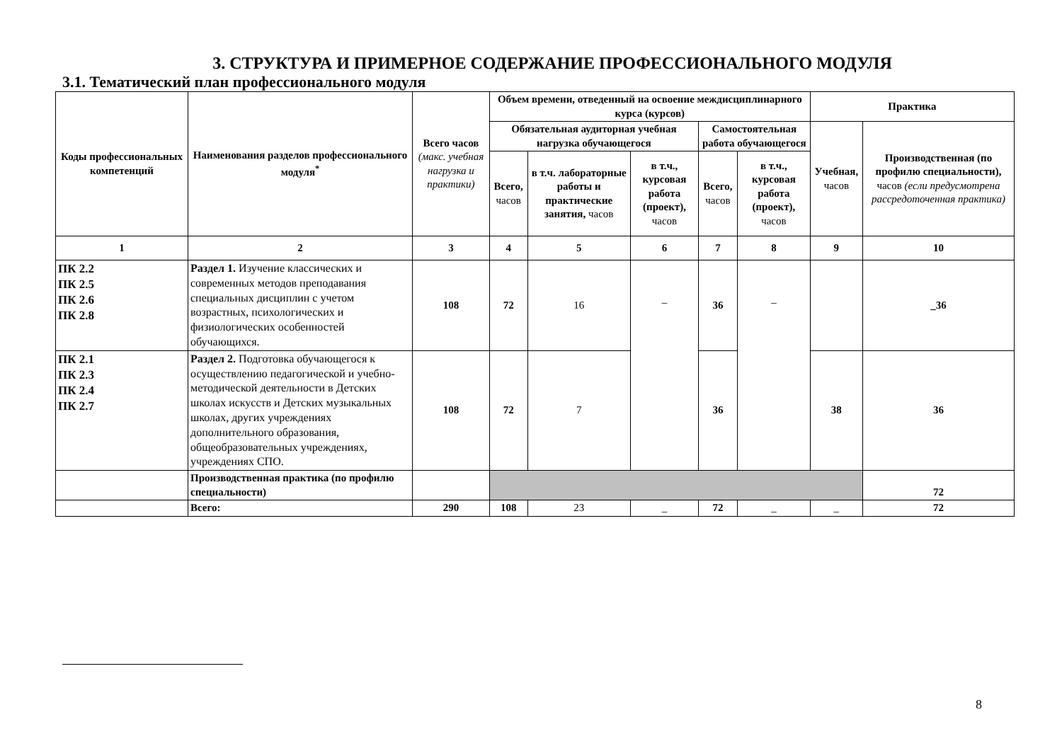3. СТРУКТУРА И ПРИМЕРНОЕ СОДЕРЖАНИЕ ПРОФЕССИОНАЛЬНОГО МОДУЛЯ
3.1. Тематический план профессионального модуля
| Коды профессиональных компетенций | Наименования разделов профессионального модуля<sup>*</sup> | Всего часов (макс. учебная нагрузка и практики) | Объем времени, отведенный на освоение междисциплинарного курса (курсов) | | | | | Практика | |
| --- | --- | --- | --- | --- | --- | --- | --- | --- | --- |
| | | | Обязательная аудиторная учебная нагрузка обучающегося | | | Самостоятельная работа обучающегося | | Учебная, часов | Производственная (по профилю специальности), часов (если предусмотрена рассредоточенная практика) |
| | | | Всего, часов | в т.ч. лабораторные работы и практические занятия, часов | в т.ч., курсовая работа (проект), часов | Всего, часов | в т.ч., курсовая работа (проект), часов | | |
| 1 | 2 | 3 | 4 | 5 | 6 | 7 | 8 | 9 | 10 |
| ПК 2.2 ПК 2.5 ПК 2.6 ПК 2.8 | Раздел 1. Изучение классических и современных методов преподавания специальных дисциплин с учетом возрастных, психологических и физиологических особенностей обучающихся. | 108 | 72 | 16 | – | 36 | – | | _36 |
| ПК 2.1 ПК 2.3 ПК 2.4 ПК 2.7 | Раздел 2. Подготовка обучающегося к осуществлению педагогической и учебно-методической деятельности в Детских школах искусств и Детских музыкальных школах, других учреждениях дополнительного образования, общеобразовательных учреждениях, учреждениях СПО. | 108 | 72 | 7 | | 36 | | 38 | 36 |
| | Производственная практика (по профилю специальности) | | | | | | | | 72 |
| | Всего: | 290 | 108 | 23 | _ | 72 | _ | _ | 72 |
8